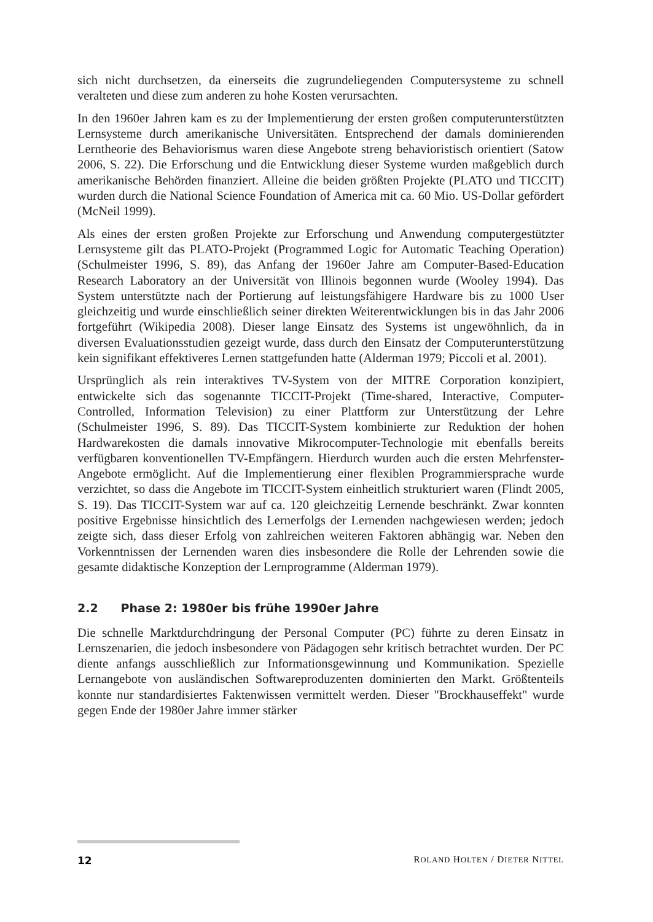sich nicht durchsetzen, da einerseits die zugrundeliegenden Computersysteme zu schnell veralteten und diese zum anderen zu hohe Kosten verursachten.
In den 1960er Jahren kam es zu der Implementierung der ersten großen computerunterstützten Lernsysteme durch amerikanische Universitäten. Entsprechend der damals dominierenden Lerntheorie des Behaviorismus waren diese Angebote streng behavioristisch orientiert (Satow 2006, S. 22). Die Erforschung und die Entwicklung dieser Systeme wurden maßgeblich durch amerikanische Behörden finanziert. Alleine die beiden größten Projekte (PLATO und TICCIT) wurden durch die National Science Foundation of America mit ca. 60 Mio. US-Dollar gefördert (McNeil 1999).
Als eines der ersten großen Projekte zur Erforschung und Anwendung computergestützter Lernsysteme gilt das PLATO-Projekt (Programmed Logic for Automatic Teaching Operation) (Schulmeister 1996, S. 89), das Anfang der 1960er Jahre am Computer-Based-Education Research Laboratory an der Universität von Illinois begonnen wurde (Wooley 1994). Das System unterstützte nach der Portierung auf leistungsfähigere Hardware bis zu 1000 User gleichzeitig und wurde einschließlich seiner direkten Weiterentwicklungen bis in das Jahr 2006 fortgeführt (Wikipedia 2008). Dieser lange Einsatz des Systems ist ungewöhnlich, da in diversen Evaluationsstudien gezeigt wurde, dass durch den Einsatz der Computerunterstützung kein signifikant effektiveres Lernen stattgefunden hatte (Alderman 1979; Piccoli et al. 2001).
Ursprünglich als rein interaktives TV-System von der MITRE Corporation konzipiert, entwickelte sich das sogenannte TICCIT-Projekt (Time-shared, Interactive, Computer-Controlled, Information Television) zu einer Plattform zur Unterstützung der Lehre (Schulmeister 1996, S. 89). Das TICCIT-System kombinierte zur Reduktion der hohen Hardwarekosten die damals innovative Mikrocomputer-Technologie mit ebenfalls bereits verfügbaren konventionellen TV-Empfängern. Hierdurch wurden auch die ersten Mehrfenster-Angebote ermöglicht. Auf die Implementierung einer flexiblen Programmiersprache wurde verzichtet, so dass die Angebote im TICCIT-System einheitlich strukturiert waren (Flindt 2005, S. 19). Das TICCIT-System war auf ca. 120 gleichzeitig Lernende beschränkt. Zwar konnten positive Ergebnisse hinsichtlich des Lernerfolgs der Lernenden nachgewiesen werden; jedoch zeigte sich, dass dieser Erfolg von zahlreichen weiteren Faktoren abhängig war. Neben den Vorkenntnissen der Lernenden waren dies insbesondere die Rolle der Lehrenden sowie die gesamte didaktische Konzeption der Lernprogramme (Alderman 1979).
2.2 Phase 2: 1980er bis frühe 1990er Jahre
Die schnelle Marktdurchdringung der Personal Computer (PC) führte zu deren Einsatz in Lernszenarien, die jedoch insbesondere von Pädagogen sehr kritisch betrachtet wurden. Der PC diente anfangs ausschließlich zur Informationsgewinnung und Kommunikation. Spezielle Lernangebote von ausländischen Softwareproduzenten dominierten den Markt. Größtenteils konnte nur standardisiertes Faktenwissen vermittelt werden. Dieser "Brockhauseffekt" wurde gegen Ende der 1980er Jahre immer stärker
12 ROLAND HOLTEN / DIETER NITTEL